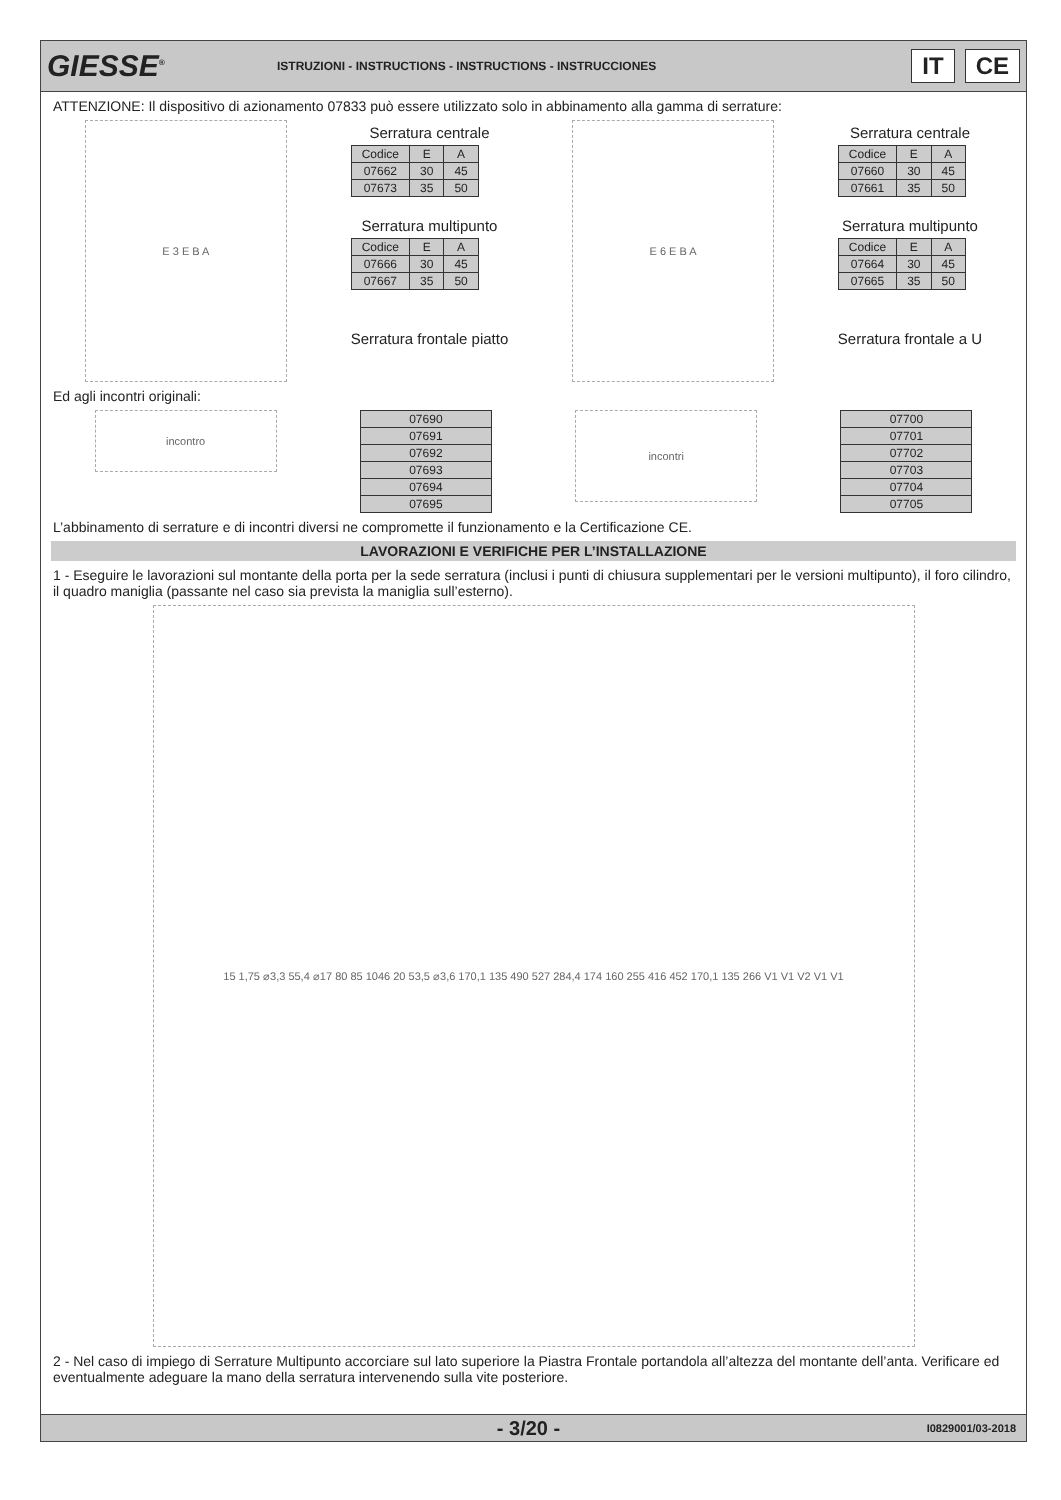GIESSE<sup>®</sup>
ISTRUZIONI - INSTRUCTIONS - INSTRUCTIONS - INSTRUCCIONES
IT CE
ATTENZIONE: Il dispositivo di azionamento 07833 può essere utilizzato solo in abbinamento alla gamma di serrature:
E 3 E B A
Serratura centrale
| Codice | E | A |
| --- | --- | --- |
| 07662 | 30 | 45 |
| 07673 | 35 | 50 |
Serratura multipunto
| Codice | E | A |
| --- | --- | --- |
| 07666 | 30 | 45 |
| 07667 | 35 | 50 |
Serratura frontale piatto
E 6 E B A
Serratura centrale
| Codice | E | A |
| --- | --- | --- |
| 07660 | 30 | 45 |
| 07661 | 35 | 50 |
Serratura multipunto
| Codice | E | A |
| --- | --- | --- |
| 07664 | 30 | 45 |
| 07665 | 35 | 50 |
Serratura frontale a U
Ed agli incontri originali:
incontro
| 07690 |
| 07691 |
| 07692 |
| 07693 |
| 07694 |
| 07695 |
incontri
| 07700 |
| 07701 |
| 07702 |
| 07703 |
| 07704 |
| 07705 |
L’abbinamento di serrature e di incontri diversi ne compromette il funzionamento e la Certificazione CE.
LAVORAZIONI E VERIFICHE PER L’INSTALLAZIONE
1 - Eseguire le lavorazioni sul montante della porta per la sede serratura (inclusi i punti di chiusura supplementari per le versioni multipunto), il foro cilindro, il quadro maniglia (passante nel caso sia prevista la maniglia sull’esterno).
15 1,75 ⌀3,3 55,4 ⌀17 80 85 1046 20 53,5 ⌀3,6 170,1 135 490 527 284,4 174 160 255 416 452 170,1 135 266 V1 V1 V2 V1 V1
2 - Nel caso di impiego di Serrature Multipunto accorciare sul lato superiore la Piastra Frontale portandola all’altezza del montante dell’anta. Verificare ed eventualmente adeguare la mano della serratura intervenendo sulla vite posteriore.
- 3/20 -
I0829001/03-2018